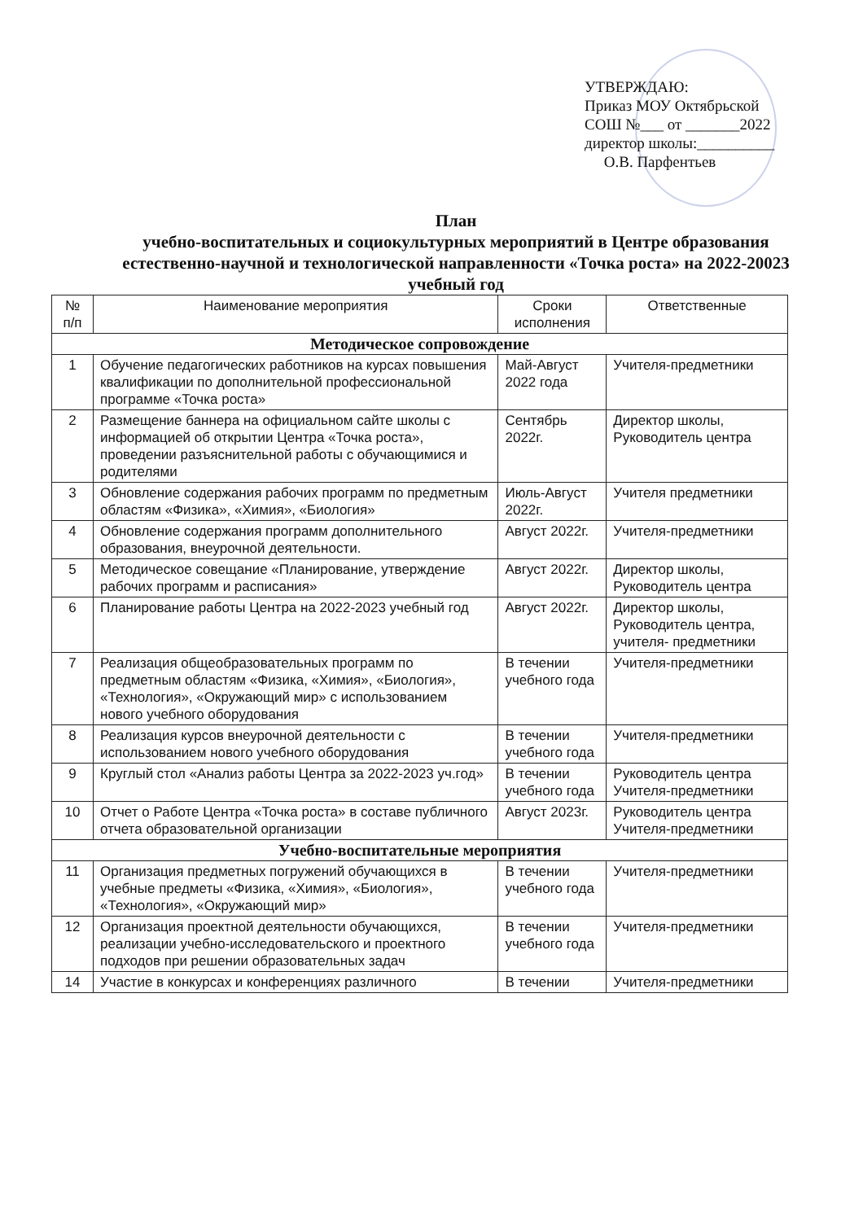УТВЕРЖДАЮ:
Приказ МОУ Октябрьской
СОШ №___ от _______2022
директор школы:__________
О.В. Парфентьев
План
учебно-воспитательных и социокультурных мероприятий в Центре образования естественно-научной и технологической направленности «Точка роста» на 2022-20023 учебный год
| № п/п | Наименование мероприятия | Сроки исполнения | Ответственные |
| --- | --- | --- | --- |
| Методическое сопровождение | | | |
| 1 | Обучение педагогических работников на курсах повышения квалификации по дополнительной профессиональной программе «Точка роста» | Май-Август 2022 года | Учителя-предметники |
| 2 | Размещение баннера на официальном сайте школы с информацией об открытии Центра «Точка роста», проведении разъяснительной работы с обучающимися и родителями | Сентябрь 2022г. | Директор школы, Руководитель центра |
| 3 | Обновление содержания рабочих программ по предметным областям «Физика», «Химия», «Биология» | Июль-Август 2022г. | Учителя предметники |
| 4 | Обновление содержания программ дополнительного образования, внеурочной деятельности. | Август 2022г. | Учителя-предметники |
| 5 | Методическое совещание «Планирование, утверждение рабочих программ и расписания» | Август 2022г. | Директор школы, Руководитель центра |
| 6 | Планирование работы Центра на 2022-2023 учебный год | Август 2022г. | Директор школы, Руководитель центра, учителя- предметники |
| 7 | Реализация общеобразовательных программ по предметным областям «Физика, «Химия», «Биология», «Технология», «Окружающий мир» с использованием нового учебного оборудования | В течении учебного года | Учителя-предметники |
| 8 | Реализация курсов внеурочной деятельности с использованием нового учебного оборудования | В течении учебного года | Учителя-предметники |
| 9 | Круглый стол «Анализ работы Центра за 2022-2023 уч.год» | В течении учебного года | Руководитель центра Учителя-предметники |
| 10 | Отчет о Работе Центра «Точка роста» в составе публичного отчета образовательной организации | Август 2023г. | Руководитель центра Учителя-предметники |
| Учебно-воспитательные мероприятия | | | |
| 11 | Организация предметных погружений обучающихся в учебные предметы «Физика, «Химия», «Биология», «Технология», «Окружающий мир» | В течении учебного года | Учителя-предметники |
| 12 | Организация проектной деятельности обучающихся, реализации учебно-исследовательского и проектного подходов при решении образовательных задач | В течении учебного года | Учителя-предметники |
| 14 | Участие в конкурсах и конференциях различного | В течении | Учителя-предметники |